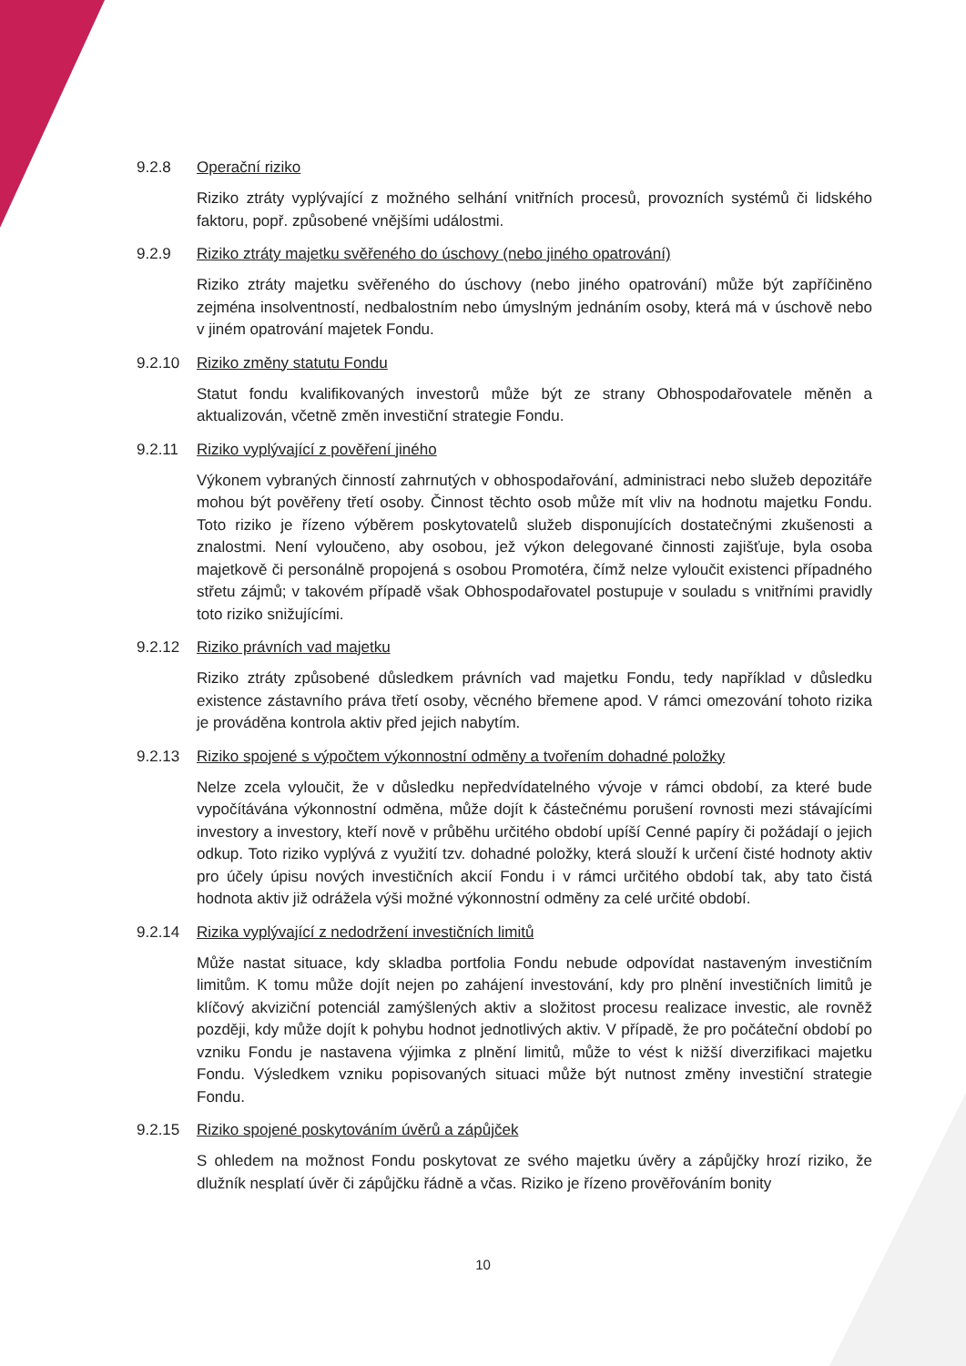9.2.8 Operační riziko
Riziko ztráty vyplývající z možného selhání vnitřních procesů, provozních systémů či lidského faktoru, popř. způsobené vnějšími událostmi.
9.2.9 Riziko ztráty majetku svěřeného do úschovy (nebo jiného opatrování)
Riziko ztráty majetku svěřeného do úschovy (nebo jiného opatrování) může být zapříčiněno zejména insolventností, nedbalostním nebo úmyslným jednáním osoby, která má v úschově nebo v jiném opatrování majetek Fondu.
9.2.10 Riziko změny statutu Fondu
Statut fondu kvalifikovaných investorů může být ze strany Obhospodařovatele měněn a aktualizován, včetně změn investiční strategie Fondu.
9.2.11 Riziko vyplývající z pověření jiného
Výkonem vybraných činností zahrnutých v obhospodařování, administraci nebo služeb depozitáře mohou být pověřeny třetí osoby. Činnost těchto osob může mít vliv na hodnotu majetku Fondu. Toto riziko je řízeno výběrem poskytovatelů služeb disponujících dostatečnými zkušenosti a znalostmi. Není vyloučeno, aby osobou, jež výkon delegované činnosti zajišťuje, byla osoba majetkově či personálně propojená s osobou Promotéra, čímž nelze vyloučit existenci případného střetu zájmů; v takovém případě však Obhospodařovatel postupuje v souladu s vnitřními pravidly toto riziko snižujícími.
9.2.12 Riziko právních vad majetku
Riziko ztráty způsobené důsledkem právních vad majetku Fondu, tedy například v důsledku existence zástavního práva třetí osoby, věcného břemene apod. V rámci omezování tohoto rizika je prováděna kontrola aktiv před jejich nabytím.
9.2.13 Riziko spojené s výpočtem výkonnostní odměny a tvořením dohadné položky
Nelze zcela vyloučit, že v důsledku nepředvídatelného vývoje v rámci období, za které bude vypočítávána výkonnostní odměna, může dojít k částečnému porušení rovnosti mezi stávajícími investory a investory, kteří nově v průběhu určitého období upíší Cenné papíry či požádají o jejich odkup. Toto riziko vyplývá z využití tzv. dohadné položky, která slouží k určení čisté hodnoty aktiv pro účely úpisu nových investičních akcií Fondu i v rámci určitého období tak, aby tato čistá hodnota aktiv již odrážela výši možné výkonnostní odměny za celé určité období.
9.2.14 Rizika vyplývající z nedodržení investičních limitů
Může nastat situace, kdy skladba portfolia Fondu nebude odpovídat nastaveným investičním limitům. K tomu může dojít nejen po zahájení investování, kdy pro plnění investičních limitů je klíčový akviziční potenciál zamýšlených aktiv a složitost procesu realizace investic, ale rovněž později, kdy může dojít k pohybu hodnot jednotlivých aktiv. V případě, že pro počáteční období po vzniku Fondu je nastavena výjimka z plnění limitů, může to vést k nižší diverzifikaci majetku Fondu. Výsledkem vzniku popisovaných situaci může být nutnost změny investiční strategie Fondu.
9.2.15 Riziko spojené poskytováním úvěrů a zápůjček
S ohledem na možnost Fondu poskytovat ze svého majetku úvěry a zápůjčky hrozí riziko, že dlužník nesplatí úvěr či zápůjčku řádně a včas. Riziko je řízeno prověřováním bonity
10